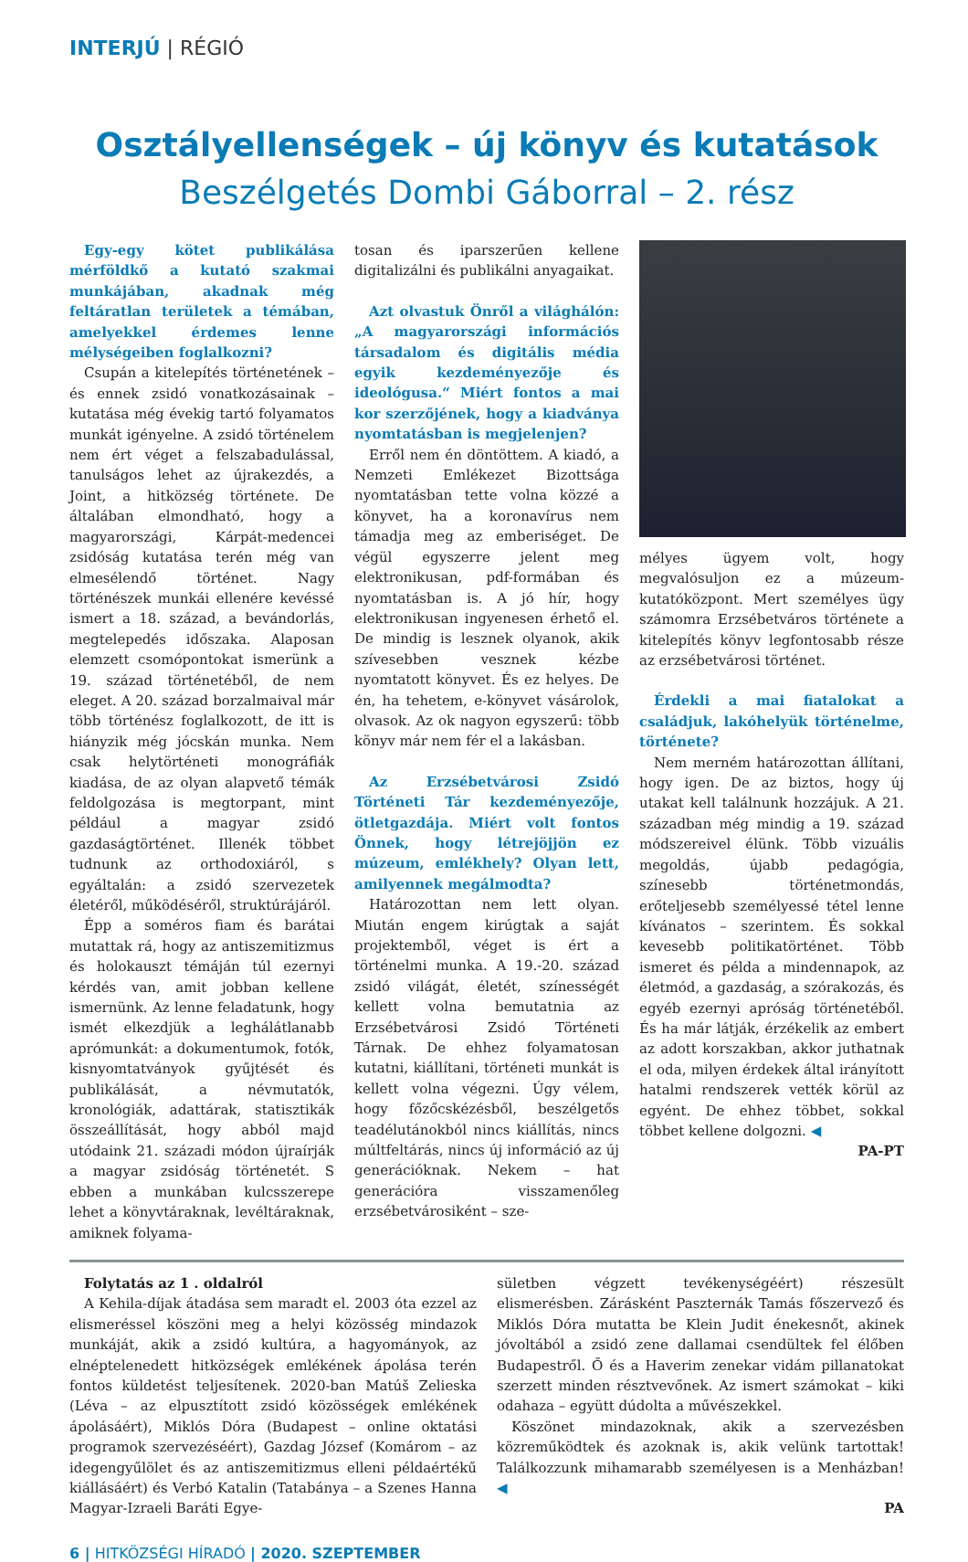INTERJÚ | RÉGIÓ
Osztályellenségek – új könyv és kutatások
Beszélgetés Dombi Gáborral – 2. rész
Egy-egy kötet publikálása mérföldkő a kutató szakmai munkájában, akadnak még feltáratlan területek a témában, amelyekkel érdemes lenne mélységeiben foglalkozni?
Csupán a kitelepítés történetének – és ennek zsidó vonatkozásainak – kutatása még évekig tartó folyamatos munkát igényelne. A zsidó történelem nem ért véget a felszabadulással, tanulságos lehet az újrakezdés, a Joint, a hitközség története. De általában elmondható, hogy a magyarországi, Kárpát-medencei zsidóság kutatása terén még van elmesélendő történet. Nagy történészek munkái ellenére kevéssé ismert a 18. század, a bevándorlás, megtelepedés időszaka. Alaposan elemzett csomópontokat ismerünk a 19. század történetéből, de nem eleget. A 20. század borzalmaival már több történész foglalkozott, de itt is hiányzik még jócskán munka. Nem csak helytörténeti monográfiák kiadása, de az olyan alapvető témák feldolgozása is megtorpant, mint például a magyar zsidó gazdaságtörténet. Illenék többet tudnunk az orthodoxiáról, s egyáltalán: a zsidó szervezetek életéről, működéséről, struktúrájáról.
Épp a soméros fiam és barátai mutattak rá, hogy az antiszemitizmus és holokauszt témáján túl ezernyi kérdés van, amit jobban kellene ismernünk. Az lenne feladatunk, hogy ismét elkezdjük a leghálátlanabb aprómunkát: a dokumentumok, fotók, kisnyomtatványok gyűjtését és publikálását, a névmutatók, kronológiák, adattárak, statisztikák összeállítását, hogy abból majd utódaink 21. századi módon újraírják a magyar zsidóság történetét. S ebben a munkában kulcsszerepe lehet a könyvtáraknak, levéltáraknak, amiknek folyama-
tosan és iparszerűen kellene digitalizálni és publikálni anyagaikat.
Azt olvastuk Önről a világhálón: „A magyarországi információs társadalom és digitális média egyik kezdeményezője és ideológusa.“ Miért fontos a mai kor szerzőjének, hogy a kiadványa nyomtatásban is megjelenjen?
Erről nem én döntöttem. A kiadó, a Nemzeti Emlékezet Bizottsága nyomtatásban tette volna közzé a könyvet, ha a koronavírus nem támadja meg az emberiséget. De végül egyszerre jelent meg elektronikusan, pdf-formában és nyomtatásban is. A jó hír, hogy elektronikusan ingyenesen érhető el. De mindig is lesznek olyanok, akik szívesebben vesznek kézbe nyomtatott könyvet. És ez helyes. De én, ha tehetem, e-könyvet vásárolok, olvasok. Az ok nagyon egyszerű: több könyv már nem fér el a lakásban.
Az Erzsébetvárosi Zsidó Történeti Tár kezdeményezője, ötletgazdája. Miért volt fontos Önnek, hogy létrejöjjön ez múzeum, emlékhely? Olyan lett, amilyennek megálmodta?
Határozottan nem lett olyan. Miután engem kirúgtak a saját projektemből, véget is ért a történelmi munka. A 19.-20. század zsidó világát, életét, színességét kellett volna bemutatnia az Erzsébetvárosi Zsidó Történeti Tárnak. De ehhez folyamatosan kutatni, kiállítani, történeti munkát is kellett volna végezni. Úgy vélem, hogy főzőcskézésből, beszélgetős teadélutánokból nincs kiállítás, nincs múltfeltárás, nincs új információ az új generációknak. Nekem – hat generációra visszamenőleg erzsébetvárosiként – sze-
mélyes ügyem volt, hogy megvalósuljon ez a múzeum-kutatóközpont. Mert személyes ügy számomra Erzsébetváros története a kitelepítés könyv legfontosabb része az erzsébetvárosi történet.
Érdekli a mai fiatalokat a családjuk, lakóhelyük történelme, története?
Nem merném határozottan állítani, hogy igen. De az biztos, hogy új utakat kell találnunk hozzájuk. A 21. században még mindig a 19. század módszereivel élünk. Több vizuális megoldás, újabb pedagógia, színesebb történetmondás, erőteljesebb személyessé tétel lenne kívánatos – szerintem. És sokkal kevesebb politikatörténet. Több ismeret és példa a mindennapok, az életmód, a gazdaság, a szórakozás, és egyéb ezernyi apróság történetéből. És ha már látják, érzékelik az embert az adott korszakban, akkor juthatnak el oda, milyen érdekek által irányított hatalmi rendszerek vették körül az egyént. De ehhez többet, sokkal többet kellene dolgozni. ◀
PA-PT
Folytatás az 1 . oldalról
A Kehila-díjak átadása sem maradt el. 2003 óta ezzel az elismeréssel köszöni meg a helyi közösség mindazok munkáját, akik a zsidó kultúra, a hagyományok, az elnéptelenedett hitközségek emlékének ápolása terén fontos küldetést teljesítenek. 2020-ban Matúš Zelieska (Léva – az elpusztított zsidó közösségek emlékének ápolásáért), Miklós Dóra (Budapest – online oktatási programok szervezéséért), Gazdag József (Komárom – az idegengyűlölet és az antiszemitizmus elleni példaértékű kiállásáért) és Verbó Katalin (Tatabánya – a Szenes Hanna Magyar-Izraeli Baráti Egye-
sületben végzett tevékenységéért) részesült elismerésben. Zárásként Paszternák Tamás főszervező és Miklós Dóra mutatta be Klein Judit énekesnőt, akinek jóvoltából a zsidó zene dallamai csendültek fel élőben Budapestről. Ő és a Haverim zenekar vidám pillanatokat szerzett minden résztvevőnek. Az ismert számokat – kiki odahaza – együtt dúdolta a művészekkel.
Köszönet mindazoknak, akik a szervezésben közreműködtek és azoknak is, akik velünk tartottak! Találkozzunk mihamarabb személyesen is a Menházban! ◀
PA
6 | HITKÖZSÉGI HÍRADÓ | 2020. SZEPTEMBER